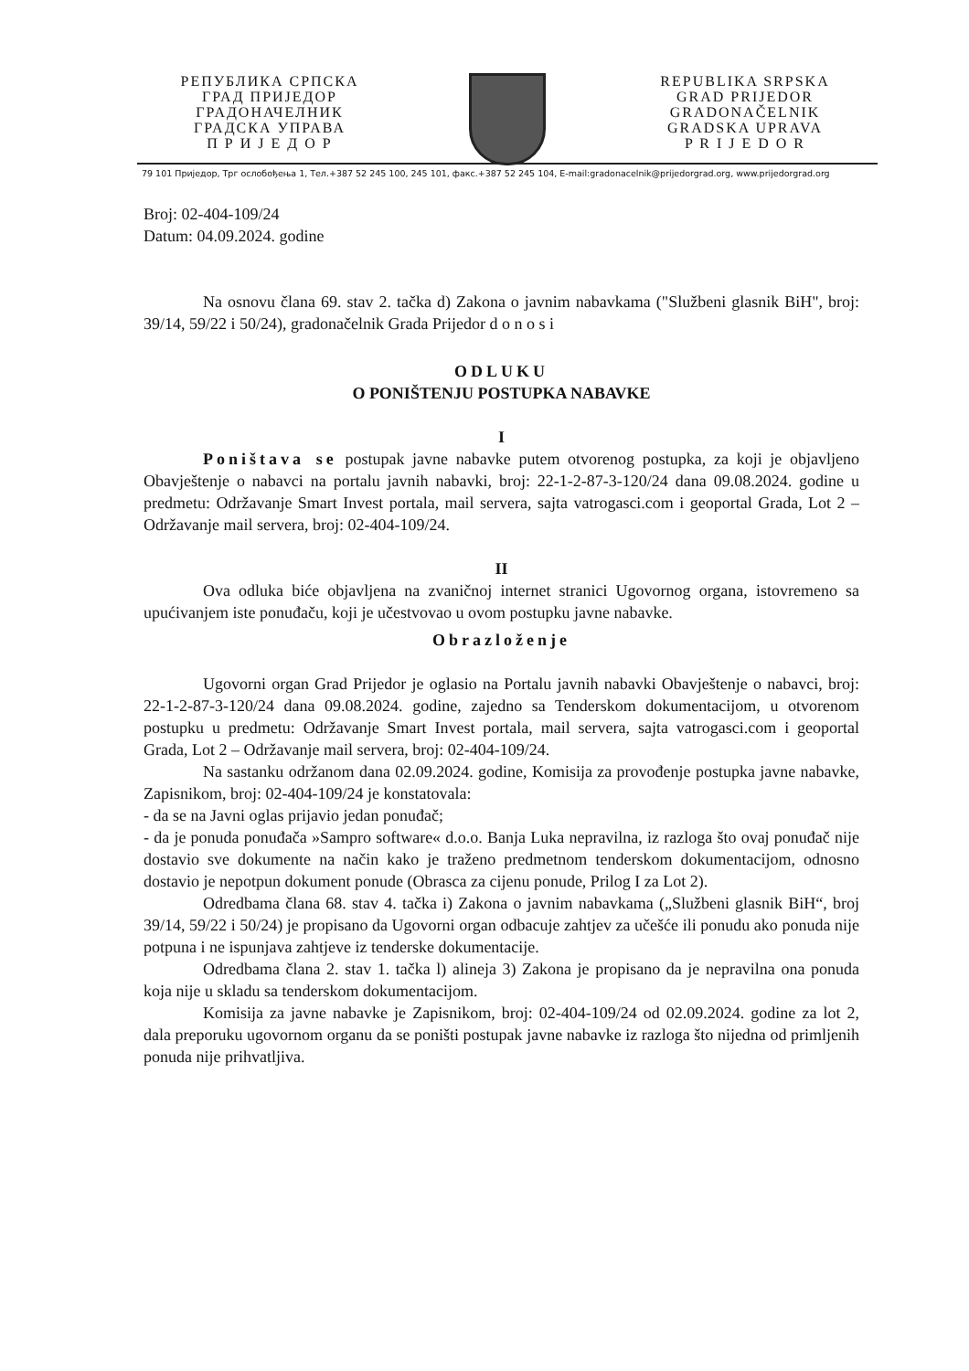РЕПУБЛИКА СРПСКА
ГРАД ПРИЈЕДОР
ГРАДОНАЧЕЛНИК
ГРАДСКА УПРАВА
П Р И Ј Е Д О Р
REPUBLIKA SRPSKA
GRAD PRIJEDOR
GRADONAČELNIK
GRADSKA UPRAVA
P R I J E D O R
79 101 Приједор, Трг ослобођења 1, Тел.+387 52 245 100, 245 101, факс.+387 52 245 104, E-mail:gradonacelnik@prijedorgrad.org, www.prijedorgrad.org
Broj: 02-404-109/24
Datum: 04.09.2024. godine
Na osnovu člana 69. stav 2. tačka d) Zakona o javnim nabavkama ("Službeni glasnik BiH", broj: 39/14, 59/22 i 50/24), gradonačelnik Grada Prijedor d o n o s i
ODLUKU
O PONIŠTENJU POSTUPKA NABAVKE
I
Poništava se postupak javne nabavke putem otvorenog postupka, za koji je objavljeno Obavještenje o nabavci na portalu javnih nabavki, broj: 22-1-2-87-3-120/24 dana 09.08.2024. godine u predmetu: Održavanje Smart Invest portala, mail servera, sajta vatrogasci.com i geoportal Grada, Lot 2 – Održavanje mail servera, broj: 02-404-109/24.
II
Ova odluka biće objavljena na zvaničnoj internet stranici Ugovornog organa, istovremeno sa upućivanjem iste ponuđaču, koji je učestvovao u ovom postupku javne nabavke.
Obrazloženje
Ugovorni organ Grad Prijedor je oglasio na Portalu javnih nabavki Obavještenje o nabavci, broj: 22-1-2-87-3-120/24 dana 09.08.2024. godine, zajedno sa Tenderskom dokumentacijom, u otvorenom postupku u predmetu: Održavanje Smart Invest portala, mail servera, sajta vatrogasci.com i geoportal Grada, Lot 2 – Održavanje mail servera, broj: 02-404-109/24.
Na sastanku održanom dana 02.09.2024. godine, Komisija za provođenje postupka javne nabavke, Zapisnikom, broj: 02-404-109/24 je konstatovala:
- da se na Javni oglas prijavio jedan ponuđač;
- da je ponuda ponuđača »Sampro software« d.o.o. Banja Luka nepravilna, iz razloga što ovaj ponuđač nije dostavio sve dokumente na način kako je traženo predmetnom tenderskom dokumentacijom, odnosno dostavio je nepotpun dokument ponude (Obrasca za cijenu ponude, Prilog I za Lot 2).
Odredbama člana 68. stav 4. tačka i) Zakona o javnim nabavkama („Službeni glasnik BiH“, broj 39/14, 59/22 i 50/24) je propisano da Ugovorni organ odbacuje zahtjev za učešće ili ponudu ako ponuda nije potpuna i ne ispunjava zahtjeve iz tenderske dokumentacije.
Odredbama člana 2. stav 1. tačka l) alineja 3) Zakona je propisano da je nepravilna ona ponuda koja nije u skladu sa tenderskom dokumentacijom.
Komisija za javne nabavke je Zapisnikom, broj: 02-404-109/24 od 02.09.2024. godine za lot 2, dala preporuku ugovornom organu da se poništi postupak javne nabavke iz razloga što nijedna od primljenih ponuda nije prihvatljiva.